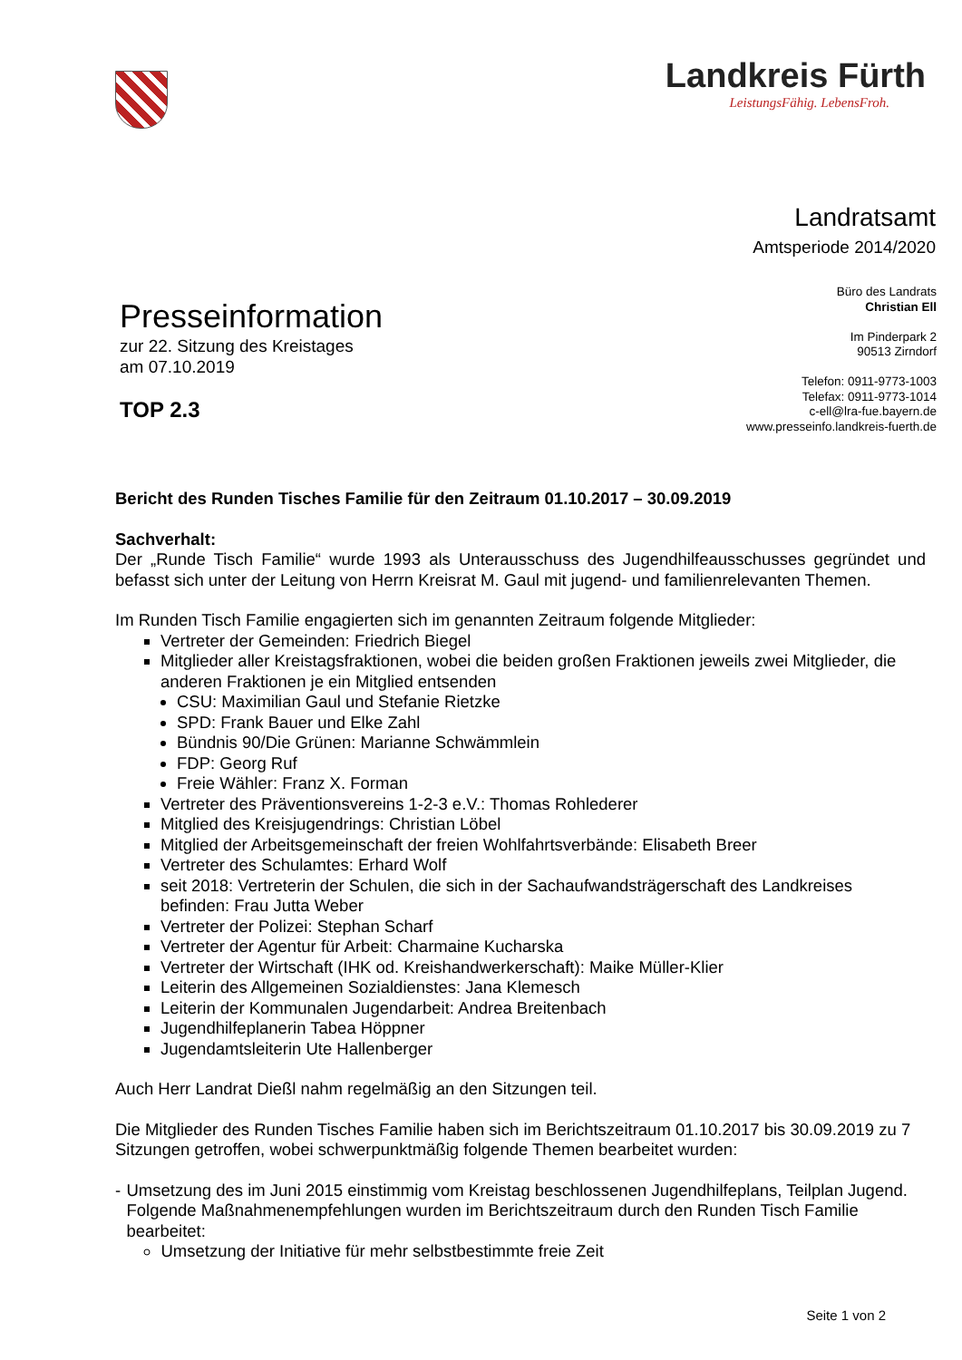Landkreis Fürth
LeistungsFähig. LebensFroh.
Landratsamt
Amtsperiode 2014/2020
Presseinformation
zur 22. Sitzung des Kreistages
am 07.10.2019
TOP 2.3
Büro des Landrats
Christian Ell
Im Pinderpark 2
90513 Zirndorf
Telefon: 0911-9773-1003
Telefax: 0911-9773-1014
c-ell@lra-fue.bayern.de
www.presseinfo.landkreis-fuerth.de
Bericht des Runden Tisches Familie für den Zeitraum 01.10.2017 – 30.09.2019
Sachverhalt:
Der „Runde Tisch Familie“ wurde 1993 als Unterausschuss des Jugendhilfeausschusses gegründet und befasst sich unter der Leitung von Herrn Kreisrat M. Gaul mit jugend- und familienrelevanten Themen.
Im Runden Tisch Familie engagierten sich im genannten Zeitraum folgende Mitglieder:
Vertreter der Gemeinden: Friedrich Biegel
Mitglieder aller Kreistagsfraktionen, wobei die beiden großen Fraktionen jeweils zwei Mitglieder, die anderen Fraktionen je ein Mitglied entsenden
CSU: Maximilian Gaul und Stefanie Rietzke
SPD: Frank Bauer und Elke Zahl
Bündnis 90/Die Grünen: Marianne Schwämmlein
FDP: Georg Ruf
Freie Wähler: Franz X. Forman
Vertreter des Präventionsvereins 1-2-3 e.V.: Thomas Rohlederer
Mitglied des Kreisjugendrings: Christian Löbel
Mitglied der Arbeitsgemeinschaft der freien Wohlfahrtsverbände: Elisabeth Breer
Vertreter des Schulamtes: Erhard Wolf
seit 2018: Vertreterin der Schulen, die sich in der Sachaufwandsträgerschaft des Landkreises befinden: Frau Jutta Weber
Vertreter der Polizei: Stephan Scharf
Vertreter der Agentur für Arbeit: Charmaine Kucharska
Vertreter der Wirtschaft (IHK od. Kreishandwerkerschaft): Maike Müller-Klier
Leiterin des Allgemeinen Sozialdienstes: Jana Klemesch
Leiterin der Kommunalen Jugendarbeit: Andrea Breitenbach
Jugendhilfeplanerin Tabea Höppner
Jugendamtsleiterin Ute Hallenberger
Auch Herr Landrat Dießl nahm regelmäßig an den Sitzungen teil.
Die Mitglieder des Runden Tisches Familie haben sich im Berichtszeitraum 01.10.2017 bis 30.09.2019 zu 7 Sitzungen getroffen, wobei schwerpunktmäßig folgende Themen bearbeitet wurden:
- Umsetzung des im Juni 2015 einstimmig vom Kreistag beschlossenen Jugendhilfeplans, Teilplan Jugend. Folgende Maßnahmenempfehlungen wurden im Berichtszeitraum durch den Runden Tisch Familie bearbeitet:
Umsetzung der Initiative für mehr selbstbestimmte freie Zeit
Seite 1 von 2